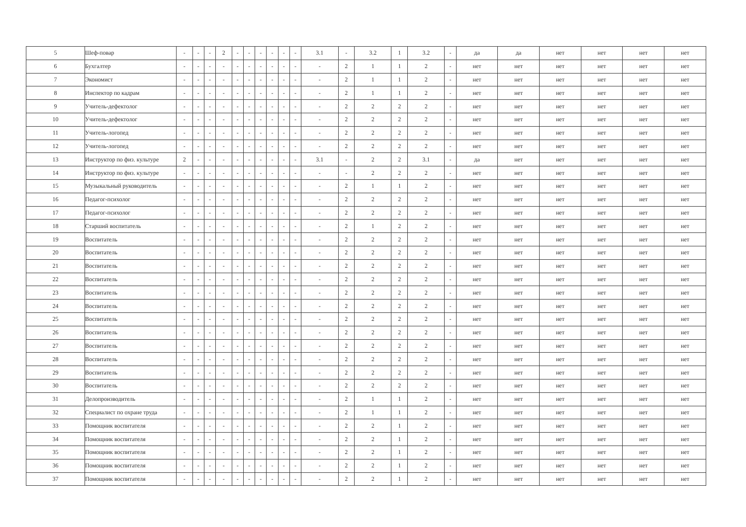| 5 | Шеф-повар | - | - | - | 2 | - | - | - | - | - | - | 3.1 | - | 3.2 | 1 | 3.2 | - | да | да | нет | нет | нет | нет |
| 6 | Бухгалтер | - | - | - | - | - | - | - | - | - | - | - | 2 | 1 | 1 | 2 | - | нет | нет | нет | нет | нет | нет |
| 7 | Экономист | - | - | - | - | - | - | - | - | - | - | - | 2 | 1 | 1 | 2 | - | нет | нет | нет | нет | нет | нет |
| 8 | Инспектор по кадрам | - | - | - | - | - | - | - | - | - | - | - | 2 | 1 | 1 | 2 | - | нет | нет | нет | нет | нет | нет |
| 9 | Учитель-дефектолог | - | - | - | - | - | - | - | - | - | - | - | 2 | 2 | 2 | 2 | - | нет | нет | нет | нет | нет | нет |
| 10 | Учитель-дефектолог | - | - | - | - | - | - | - | - | - | - | - | 2 | 2 | 2 | 2 | - | нет | нет | нет | нет | нет | нет |
| 11 | Учитель-логопед | - | - | - | - | - | - | - | - | - | - | - | 2 | 2 | 2 | 2 | - | нет | нет | нет | нет | нет | нет |
| 12 | Учитель-логопед | - | - | - | - | - | - | - | - | - | - | - | 2 | 2 | 2 | 2 | - | нет | нет | нет | нет | нет | нет |
| 13 | Инструктор по физ. культуре | 2 | - | - | - | - | - | - | - | - | - | 3.1 | - | 2 | 2 | 3.1 | - | да | нет | нет | нет | нет | нет |
| 14 | Инструктор по физ. культуре | - | - | - | - | - | - | - | - | - | - | - | - | 2 | 2 | 2 | - | нет | нет | нет | нет | нет | нет |
| 15 | Музыкальный руководитель | - | - | - | - | - | - | - | - | - | - | - | 2 | 1 | 1 | 2 | - | нет | нет | нет | нет | нет | нет |
| 16 | Педагог-психолог | - | - | - | - | - | - | - | - | - | - | - | 2 | 2 | 2 | 2 | - | нет | нет | нет | нет | нет | нет |
| 17 | Педагог-психолог | - | - | - | - | - | - | - | - | - | - | - | 2 | 2 | 2 | 2 | - | нет | нет | нет | нет | нет | нет |
| 18 | Старший воспитатель | - | - | - | - | - | - | - | - | - | - | - | 2 | 1 | 2 | 2 | - | нет | нет | нет | нет | нет | нет |
| 19 | Воспитатель | - | - | - | - | - | - | - | - | - | - | - | 2 | 2 | 2 | 2 | - | нет | нет | нет | нет | нет | нет |
| 20 | Воспитатель | - | - | - | - | - | - | - | - | - | - | - | 2 | 2 | 2 | 2 | - | нет | нет | нет | нет | нет | нет |
| 21 | Воспитатель | - | - | - | - | - | - | - | - | - | - | - | 2 | 2 | 2 | 2 | - | нет | нет | нет | нет | нет | нет |
| 22 | Воспитатель | - | - | - | - | - | - | - | - | - | - | - | 2 | 2 | 2 | 2 | - | нет | нет | нет | нет | нет | нет |
| 23 | Воспитатель | - | - | - | - | - | - | - | - | - | - | - | 2 | 2 | 2 | 2 | - | нет | нет | нет | нет | нет | нет |
| 24 | Воспитатель | - | - | - | - | - | - | - | - | - | - | - | 2 | 2 | 2 | 2 | - | нет | нет | нет | нет | нет | нет |
| 25 | Воспитатель | - | - | - | - | - | - | - | - | - | - | - | 2 | 2 | 2 | 2 | - | нет | нет | нет | нет | нет | нет |
| 26 | Воспитатель | - | - | - | - | - | - | - | - | - | - | - | 2 | 2 | 2 | 2 | - | нет | нет | нет | нет | нет | нет |
| 27 | Воспитатель | - | - | - | - | - | - | - | - | - | - | - | 2 | 2 | 2 | 2 | - | нет | нет | нет | нет | нет | нет |
| 28 | Воспитатель | - | - | - | - | - | - | - | - | - | - | - | 2 | 2 | 2 | 2 | - | нет | нет | нет | нет | нет | нет |
| 29 | Воспитатель | - | - | - | - | - | - | - | - | - | - | - | 2 | 2 | 2 | 2 | - | нет | нет | нет | нет | нет | нет |
| 30 | Воспитатель | - | - | - | - | - | - | - | - | - | - | - | 2 | 2 | 2 | 2 | - | нет | нет | нет | нет | нет | нет |
| 31 | Делопроизводитель | - | - | - | - | - | - | - | - | - | - | - | 2 | 1 | 1 | 2 | - | нет | нет | нет | нет | нет | нет |
| 32 | Специалист по охране труда | - | - | - | - | - | - | - | - | - | - | - | 2 | 1 | 1 | 2 | - | нет | нет | нет | нет | нет | нет |
| 33 | Помощник воспитателя | - | - | - | - | - | - | - | - | - | - | - | 2 | 2 | 1 | 2 | - | нет | нет | нет | нет | нет | нет |
| 34 | Помощник воспитателя | - | - | - | - | - | - | - | - | - | - | - | 2 | 2 | 1 | 2 | - | нет | нет | нет | нет | нет | нет |
| 35 | Помощник воспитателя | - | - | - | - | - | - | - | - | - | - | - | 2 | 2 | 1 | 2 | - | нет | нет | нет | нет | нет | нет |
| 36 | Помощник воспитателя | - | - | - | - | - | - | - | - | - | - | - | 2 | 2 | 1 | 2 | - | нет | нет | нет | нет | нет | нет |
| 37 | Помощник воспитателя | - | - | - | - | - | - | - | - | - | - | - | 2 | 2 | 1 | 2 | - | нет | нет | нет | нет | нет | нет |